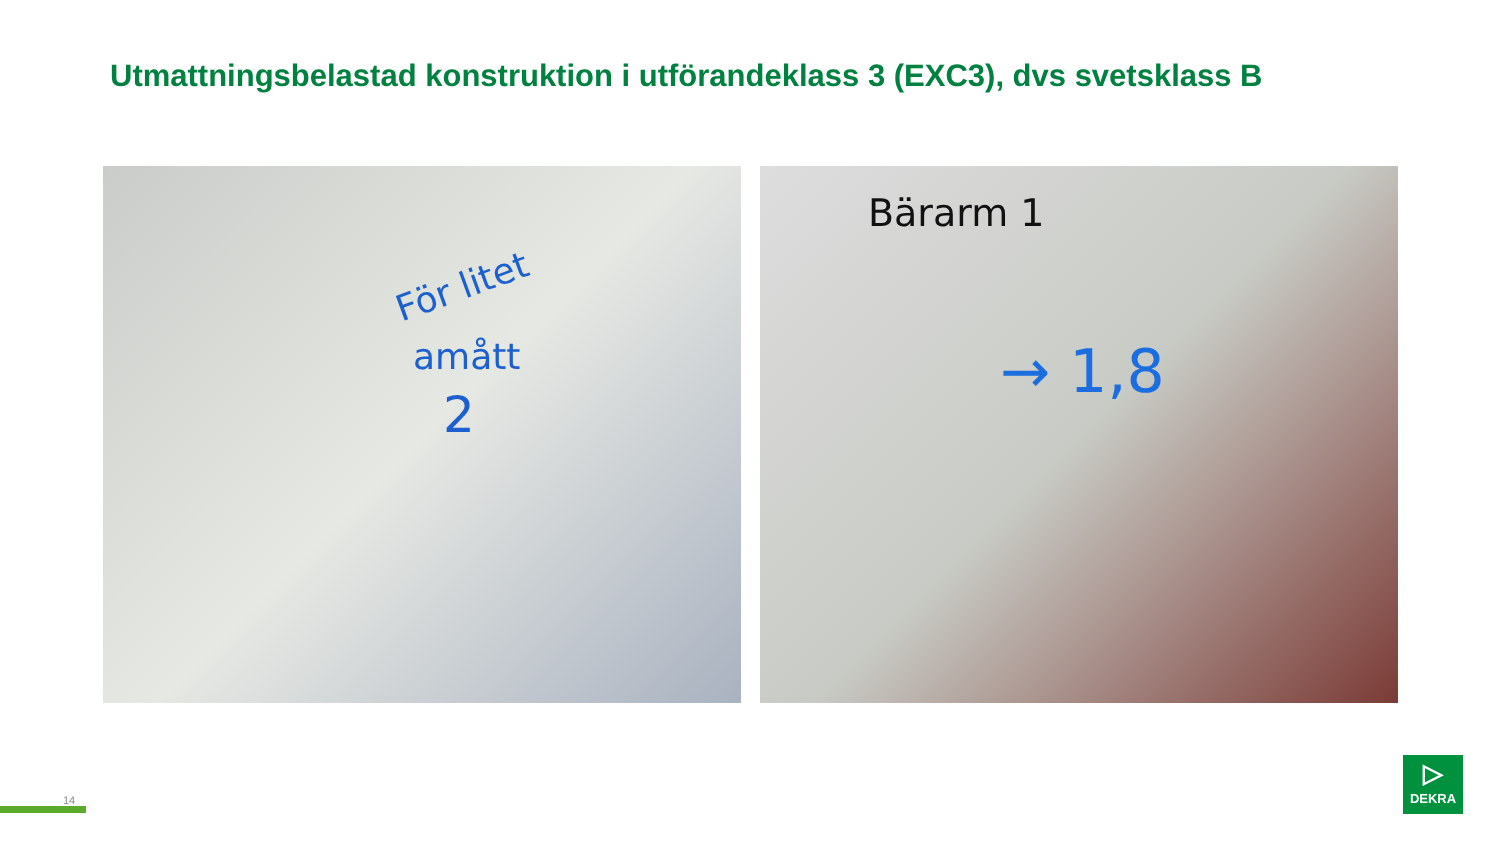Utmattningsbelastad konstruktion i utförandeklass 3 (EXC3), dvs svetsklass B
För litet
amått
2
Bärarm 1
→ 1,8
14
▷
DEKRA